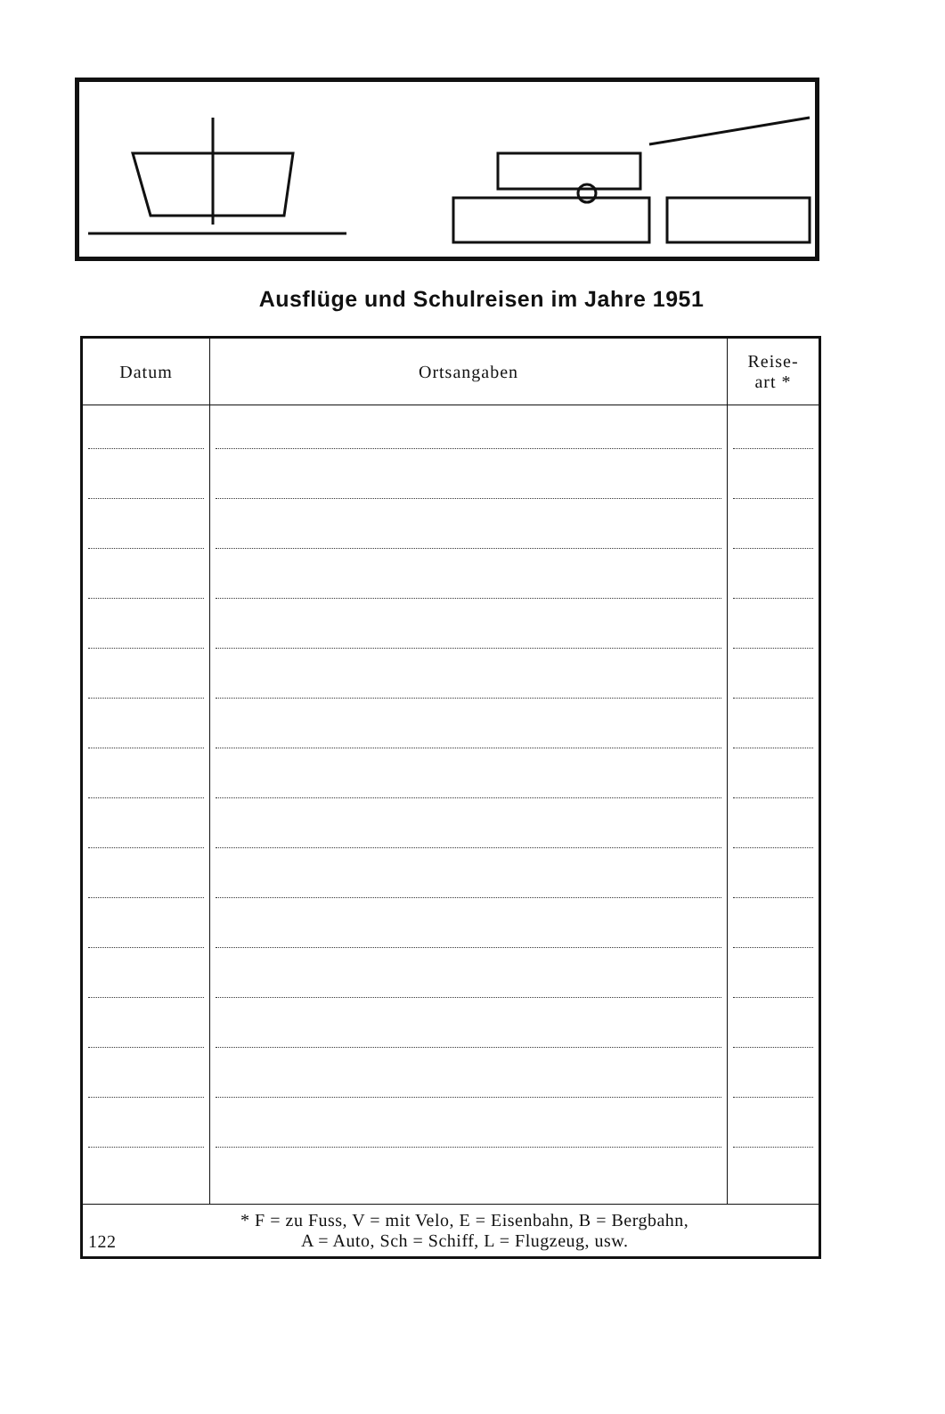Ausflüge und Schulreisen im Jahre 1951
| Datum | Ortsangaben | Reise- art * |
| --- | --- | --- |
| 122 * F = zu Fuss, V = mit Velo, E = Eisenbahn, B = Bergbahn, A = Auto, Sch = Schiff, L = Flugzeug, usw. | | |